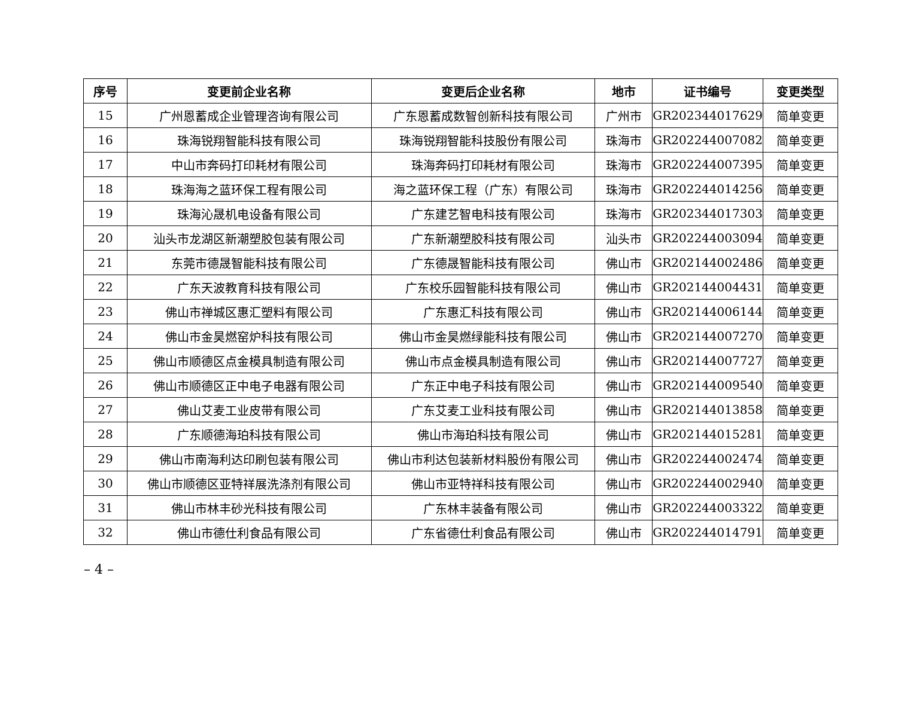| 序号 | 变更前企业名称 | 变更后企业名称 | 地市 | 证书编号 | 变更类型 |
| --- | --- | --- | --- | --- | --- |
| 15 | 广州恩蓄成企业管理咨询有限公司 | 广东恩蓄成数智创新科技有限公司 | 广州市 | GR202344017629 | 简单变更 |
| 16 | 珠海锐翔智能科技有限公司 | 珠海锐翔智能科技股份有限公司 | 珠海市 | GR202244007082 | 简单变更 |
| 17 | 中山市奔码打印耗材有限公司 | 珠海奔码打印耗材有限公司 | 珠海市 | GR202244007395 | 简单变更 |
| 18 | 珠海海之蓝环保工程有限公司 | 海之蓝环保工程（广东）有限公司 | 珠海市 | GR202244014256 | 简单变更 |
| 19 | 珠海沁晟机电设备有限公司 | 广东建艺智电科技有限公司 | 珠海市 | GR202344017303 | 简单变更 |
| 20 | 汕头市龙湖区新潮塑胶包装有限公司 | 广东新潮塑胶科技有限公司 | 汕头市 | GR202244003094 | 简单变更 |
| 21 | 东莞市德晟智能科技有限公司 | 广东德晟智能科技有限公司 | 佛山市 | GR202144002486 | 简单变更 |
| 22 | 广东天波教育科技有限公司 | 广东校乐园智能科技有限公司 | 佛山市 | GR202144004431 | 简单变更 |
| 23 | 佛山市禅城区惠汇塑料有限公司 | 广东惠汇科技有限公司 | 佛山市 | GR202144006144 | 简单变更 |
| 24 | 佛山市金昊燃窑炉科技有限公司 | 佛山市金昊燃绿能科技有限公司 | 佛山市 | GR202144007270 | 简单变更 |
| 25 | 佛山市顺德区点金模具制造有限公司 | 佛山市点金模具制造有限公司 | 佛山市 | GR202144007727 | 简单变更 |
| 26 | 佛山市顺德区正中电子电器有限公司 | 广东正中电子科技有限公司 | 佛山市 | GR202144009540 | 简单变更 |
| 27 | 佛山艾麦工业皮带有限公司 | 广东艾麦工业科技有限公司 | 佛山市 | GR202144013858 | 简单变更 |
| 28 | 广东顺德海珀科技有限公司 | 佛山市海珀科技有限公司 | 佛山市 | GR202144015281 | 简单变更 |
| 29 | 佛山市南海利达印刷包装有限公司 | 佛山市利达包装新材料股份有限公司 | 佛山市 | GR202244002474 | 简单变更 |
| 30 | 佛山市顺德区亚特祥展洗涤剂有限公司 | 佛山市亚特祥科技有限公司 | 佛山市 | GR202244002940 | 简单变更 |
| 31 | 佛山市林丰砂光科技有限公司 | 广东林丰装备有限公司 | 佛山市 | GR202244003322 | 简单变更 |
| 32 | 佛山市德仕利食品有限公司 | 广东省德仕利食品有限公司 | 佛山市 | GR202244014791 | 简单变更 |
– 4 –